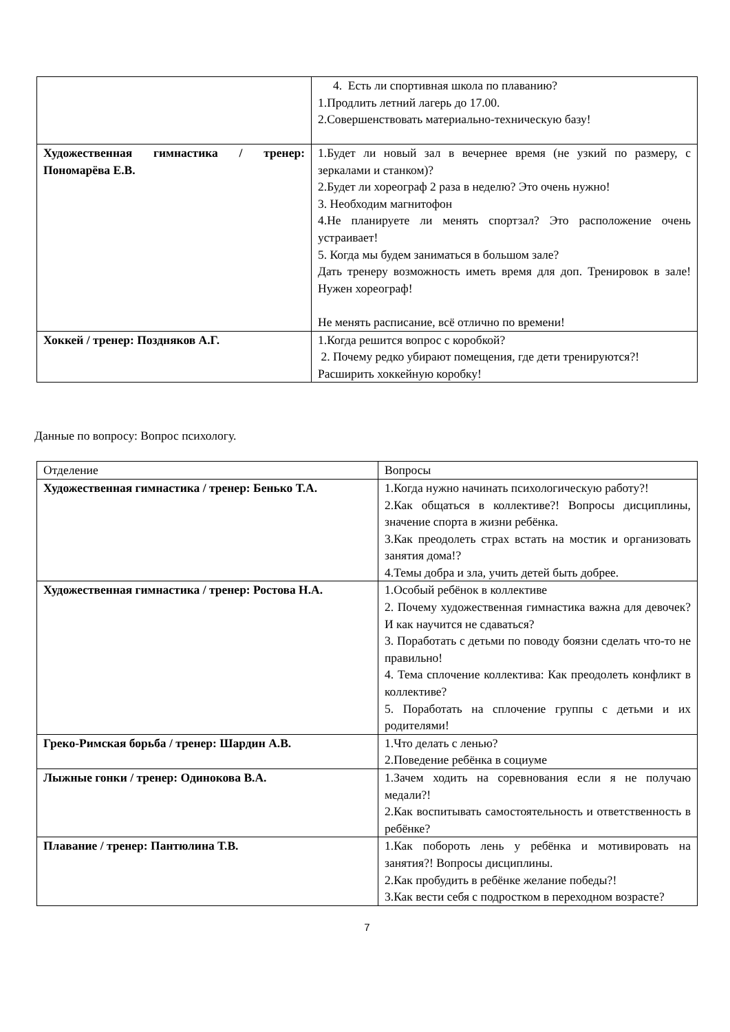| | 4. Есть ли спортивная школа по плаванию? 1.Продлить летний лагерь до 17.00. 2.Совершенствовать материально-техническую базу! |
| Художественная гимнастика / тренер: Пономарёва Е.В. | 1.Будет ли новый зал в вечернее время (не узкий по размеру, с зеркалами и станком)? 2.Будет ли хореограф 2 раза в неделю? Это очень нужно! 3. Необходим магнитофон 4.Не планируете ли менять спортзал? Это расположение очень устраивает! 5. Когда мы будем заниматься в большом зале? Дать тренеру возможность иметь время для доп. Тренировок в зале! Нужен хореограф! Не менять расписание, всё отлично по времени! |
| Хоккей / тренер: Поздняков А.Г. | 1.Когда решится вопрос с коробкой? 2. Почему редко убирают помещения, где дети тренируются?! Расширить хоккейную коробку! |
Данные по вопросу: Вопрос психологу.
| Отделение | Вопросы |
| Художественная гимнастика / тренер: Бенько Т.А. | 1.Когда нужно начинать психологическую работу?! 2.Как общаться в коллективе?! Вопросы дисциплины, значение спорта в жизни ребёнка. 3.Как преодолеть страх встать на мостик и организовать занятия дома!? 4.Темы добра и зла, учить детей быть добрее. |
| Художественная гимнастика / тренер: Ростова Н.А. | 1.Особый ребёнок в коллективе 2. Почему художественная гимнастика важна для девочек? И как научится не сдаваться? 3. Поработать с детьми по поводу боязни сделать что-то не правильно! 4. Тема сплочение коллектива: Как преодолеть конфликт в коллективе? 5. Поработать на сплочение группы с детьми и их родителями! |
| Греко-Римская борьба / тренер: Шардин А.В. | 1.Что делать с ленью? 2.Поведение ребёнка в социуме |
| Лыжные гонки / тренер: Одинокова В.А. | 1.Зачем ходить на соревнования если я не получаю медали?! 2.Как воспитывать самостоятельность и ответственность в ребёнке? |
| Плавание / тренер: Пантюлина Т.В. | 1.Как побороть лень у ребёнка и мотивировать на занятия?! Вопросы дисциплины. 2.Как пробудить в ребёнке желание победы?! 3.Как вести себя с подростком в переходном возрасте? |
7